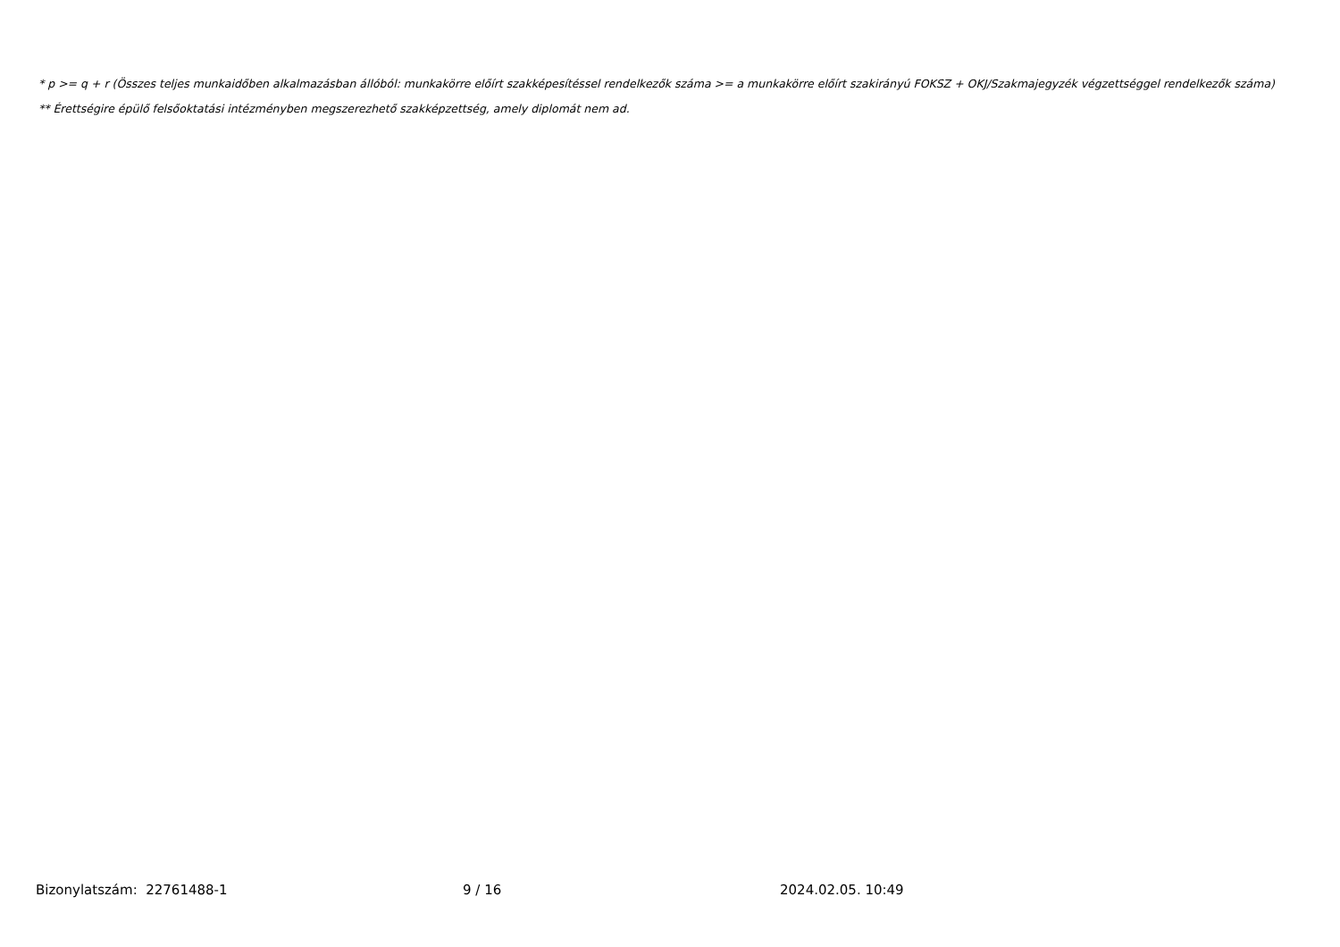* p >= q + r (Összes teljes munkaidőben alkalmazásban állóból: munkakörre előírt szakképesítéssel rendelkezők száma >= a munkakörre előírt szakirányú FOKSZ + OKJ/Szakmajegyzék végzettséggel rendelkezők száma)
** Érettségire épülő felsőoktatási intézményben megszerezhető szakképzettség, amely diplomát nem ad.
Bizonylatszám: 22761488-1 9 / 16 2024.02.05. 10:49